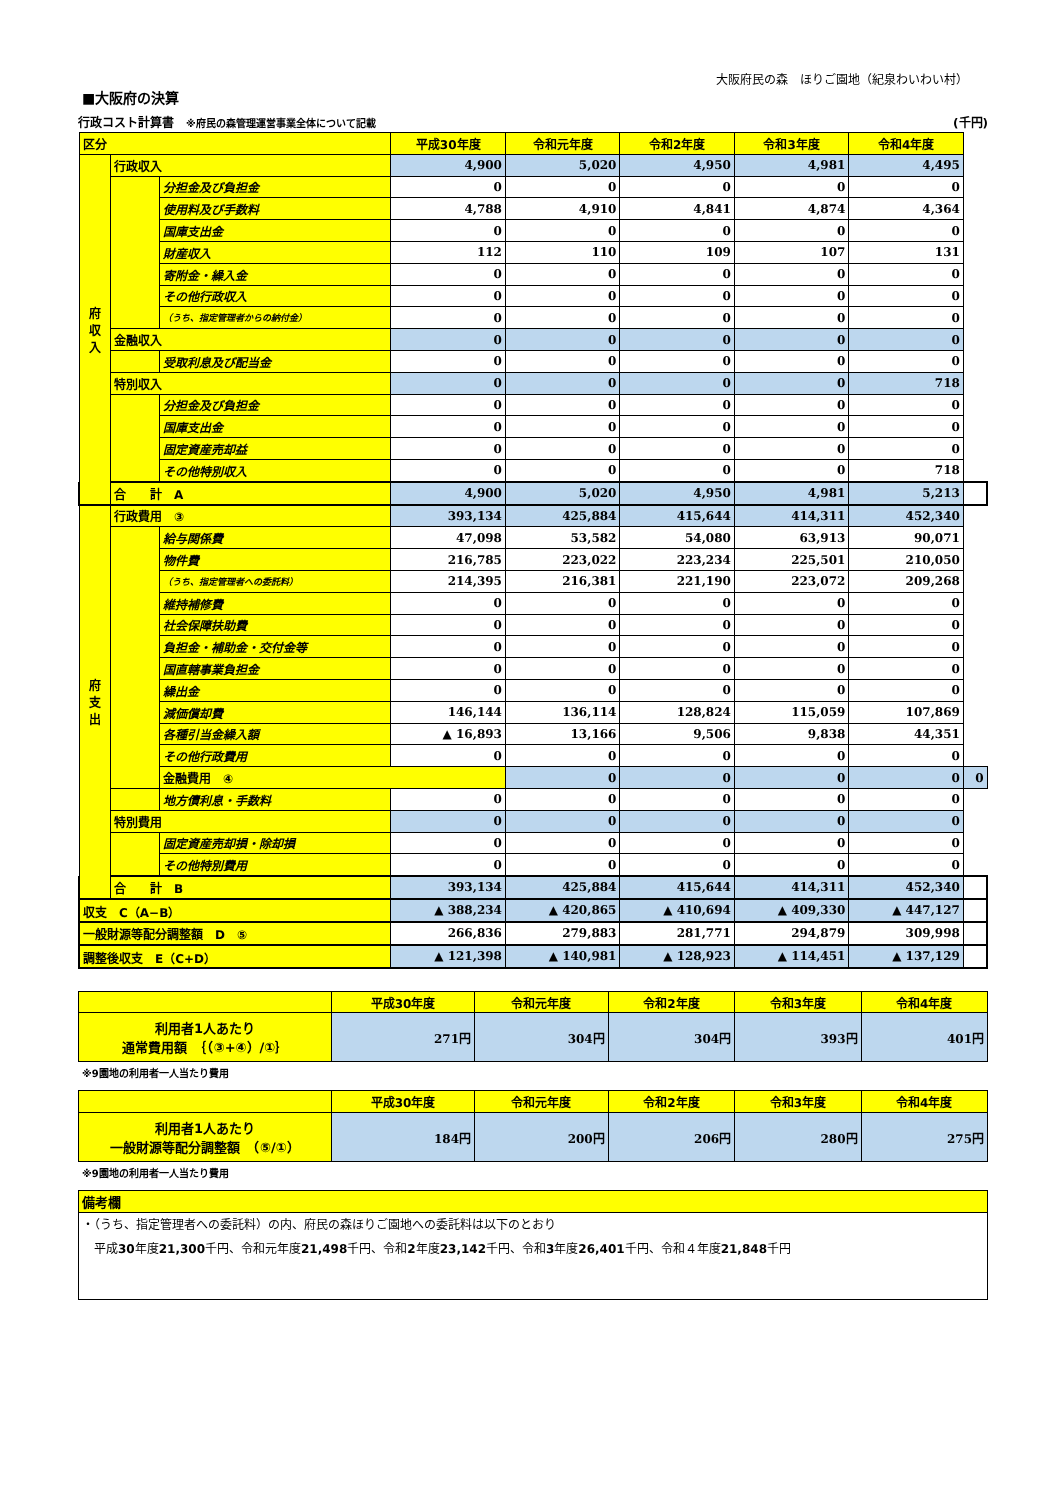大阪府民の森　ほりご園地（紀泉わいわい村）
■大阪府の決算
行政コスト計算書　※府民の森管理運営事業全体について記載 (千円)
| 区分 | | | 平成30年度 | 令和元年度 | 令和2年度 | 令和3年度 | 令和4年度 | |
| --- | --- | --- | --- | --- | --- | --- | --- | --- |
| 府 収 入 | 行政収入 | | 4,900 | 5,020 | 4,950 | 4,981 | 4,495 | |
| | | 分担金及び負担金 | 0 | 0 | 0 | 0 | 0 | |
| | | 使用料及び手数料 | 4,788 | 4,910 | 4,841 | 4,874 | 4,364 | |
| | | 国庫支出金 | 0 | 0 | 0 | 0 | 0 | |
| | | 財産収入 | 112 | 110 | 109 | 107 | 131 | |
| | | 寄附金・繰入金 | 0 | 0 | 0 | 0 | 0 | |
| | | その他行政収入 | 0 | 0 | 0 | 0 | 0 | |
| | | （うち、指定管理者からの納付金） | 0 | 0 | 0 | 0 | 0 | |
| | 金融収入 | | 0 | 0 | 0 | 0 | 0 | |
| | | 受取利息及び配当金 | 0 | 0 | 0 | 0 | 0 | |
| | 特別収入 | | 0 | 0 | 0 | 0 | 718 | |
| | | 分担金及び負担金 | 0 | 0 | 0 | 0 | 0 | |
| | | 国庫支出金 | 0 | 0 | 0 | 0 | 0 | |
| | | 固定資産売却益 | 0 | 0 | 0 | 0 | 0 | |
| | | その他特別収入 | 0 | 0 | 0 | 0 | 718 | |
| | 合 計 A | | 4,900 | 5,020 | 4,950 | 4,981 | 5,213 | |
| 府 支 出 | 行政費用 ③ | | 393,134 | 425,884 | 415,644 | 414,311 | 452,340 | |
| | | 給与関係費 | 47,098 | 53,582 | 54,080 | 63,913 | 90,071 | |
| | | 物件費 | 216,785 | 223,022 | 223,234 | 225,501 | 210,050 | |
| | | （うち、指定管理者への委託料） | 214,395 | 216,381 | 221,190 | 223,072 | 209,268 | |
| | | 維持補修費 | 0 | 0 | 0 | 0 | 0 | |
| | | 社会保障扶助費 | 0 | 0 | 0 | 0 | 0 | |
| | | 負担金・補助金・交付金等 | 0 | 0 | 0 | 0 | 0 | |
| | | 国直轄事業負担金 | 0 | 0 | 0 | 0 | 0 | |
| | | 繰出金 | 0 | 0 | 0 | 0 | 0 | |
| | | 減価償却費 | 146,144 | 136,114 | 128,824 | 115,059 | 107,869 | |
| | | 各種引当金繰入額 | ▲ 16,893 | 13,166 | 9,506 | 9,838 | 44,351 | |
| | | その他行政費用 | 0 | 0 | 0 | 0 | 0 | |
| | | 金融費用 ④ | | 0 | 0 | 0 | 0 | 0 |
| | | 地方債利息・手数料 | 0 | 0 | 0 | 0 | 0 | |
| | 特別費用 | | 0 | 0 | 0 | 0 | 0 | |
| | | 固定資産売却損・除却損 | 0 | 0 | 0 | 0 | 0 | |
| | | その他特別費用 | 0 | 0 | 0 | 0 | 0 | |
| | 合 計 B | | 393,134 | 425,884 | 415,644 | 414,311 | 452,340 | |
| 収支 C（A−B） | | | ▲ 388,234 | ▲ 420,865 | ▲ 410,694 | ▲ 409,330 | ▲ 447,127 | |
| 一般財源等配分調整額 D ⑤ | | | 266,836 | 279,883 | 281,771 | 294,879 | 309,998 | |
| 調整後収支 E（C+D） | | | ▲ 121,398 | ▲ 140,981 | ▲ 128,923 | ▲ 114,451 | ▲ 137,129 | |
| | 平成30年度 | 令和元年度 | 令和2年度 | 令和3年度 | 令和4年度 |
| --- | --- | --- | --- | --- | --- |
| 利用者1人あたり 通常費用額 ｛（③+④）/①｝ | 271円 | 304円 | 304円 | 393円 | 401円 |
※9園地の利用者一人当たり費用
| | 平成30年度 | 令和元年度 | 令和2年度 | 令和3年度 | 令和4年度 |
| --- | --- | --- | --- | --- | --- |
| 利用者1人あたり 一般財源等配分調整額 （⑤/①） | 184円 | 200円 | 206円 | 280円 | 275円 |
※9園地の利用者一人当たり費用
| 備考欄 |
| ・（うち、指定管理者への委託料）の内、府民の森ほりご園地への委託料は以下のとおり 平成 30 年度 21,300 千円、令和元年度 21,498 千円、令和 2 年度 23,142 千円、令和 3 年度 26,401 千円、令和４年度 21,848 千円 |